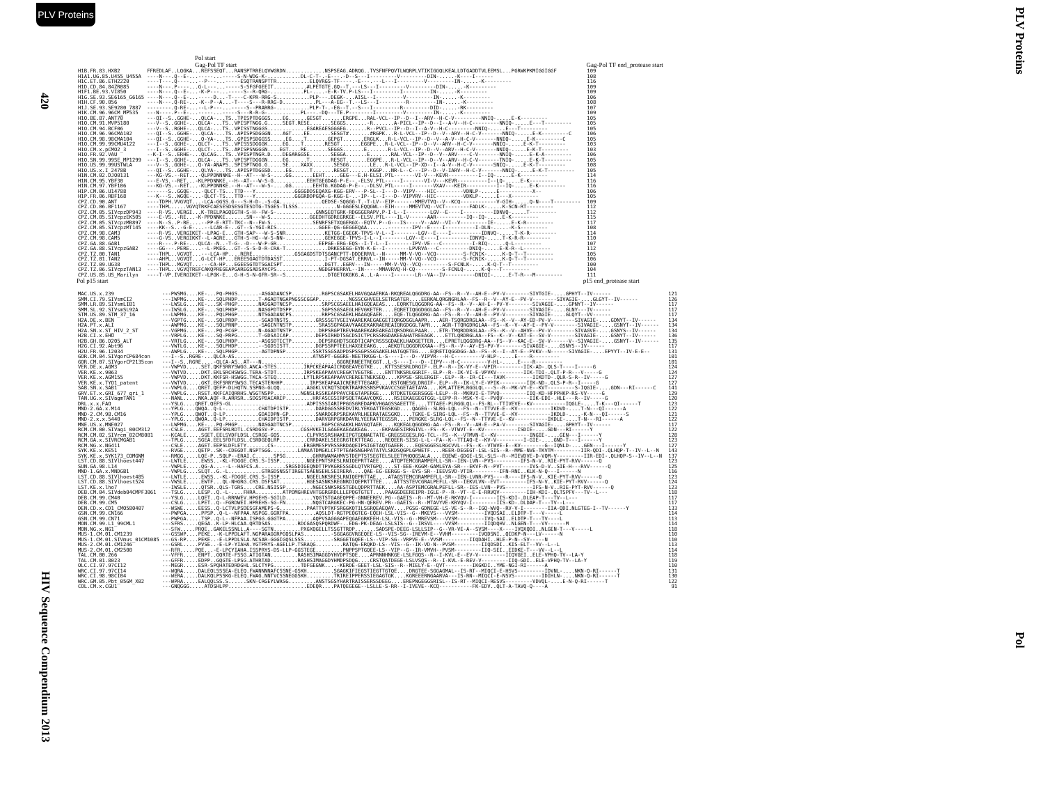PLV Proteins
420
HIV Sequence Compendium 2013
Pol start
Gag-Pol TF start Gag-Pol TF end_protease start
| H1B.FR.83.HXB2 | FFREDLAF..LQGKA...REFSSEQT...RANSPTRRELQVWGRDN.............NSPSEAG.ADRQG..TVSFNFPQVTLWQRPLVTIKIGGQLKEALLDTGADDTVLEEMSL...PGRWKPKMIGGIGGF | 109 |
| H1A1.UG.85.U455_U455A | ----N---.Q--E-...-----...-----S-N-WDG-K-...........DL-C-T-.-E---.-D--S---I---------V---------DIN-.....-K----I------ | 108 |
| H1C.ET.86.ETH2220 | ----T---.Q----...--P---...-----ESQTRANSPTTR...........ELQVRGS-TF----.-E---.---L---I---------V---------IN-.....-K--------- | 116 |
| H1D.CD.84.84ZR085 | ----N---.P----...G-L---...-----S-SFGFGEEIT...........#LPETGTE.GQ--T.---LS---I---------V---------DIN-.....-K--------- | 109 |
| H1F1.BE.93.VI850 | ----N---.Q--E-...-K-P---...-----S--R-QRG-...........PL-....-E-R-TV.P-LS---I---------I---------IN-.....-K--------- | 109 |
| H1G.SE.93.SE6165_G6165 | ----N---.Q--E-...-----D...-T----C-KPR-RRG-S...........PLP---.DEGK-...AISL--I---------V---------IN-.....-K--------- | 106 |
| H1H.CF.90.056 | ----N---.Q-RE-...-K--P--A...-T----S---R-RRG-D...........PL---A-EG--T.--LS---I---------R---------IN-.....-K--------- | 108 |
| H1J.SE.93.SE9280_7887 | --------.Q-RE-...--L-P---...-----S--PRARRG-...........PLP-T-.-EG--T.--S---I---------R---------DID-.....-RK--------- | 107 |
| H1K.CM.96.96CM_MP535 | ---N----.P--E-...-----...-----S---R-R-G-...........PL---.-DQ---TE.P--------I---------V---------IN-.....-K--------- | 109 |
| H1O.BE.87.ANT70 | ---QI--S..GGHE-...QLCA-...TS..TPISPTDGGGS....EG......GESGT.......ERGPE...RAL-VCL--IP--D--I--ARV--H-C-V---------NNIQ-.....E-K--------- | 105 |
| H1O.CM.91.MVP5180 | ---V--S..GGHE-...QLCA-...TS..VPISPTNGG.G.....SEGT.RESE.......SEGGS.......-R.......A-PICL--IP--D--I--A-V--H-C---------NNIQ-.....E---T--------- | 105 |
| H1O.CM.94.BCF06 | ---V--S..RGHE-...QLCA-...TS..VPISSTNGGGS.............EGAREAESGGGEG.......R--PVCL--IP--D--I--A-V--H-C---------NNIQ-.....E---T--------- | 105 |
| H1O.CM.96.96CMA102 | ---QI--S..GGHE-...QLCA-...TS..APISPSDGGGN....AGT....EE.......SESGT#.......#RGPK...R-L-VCL--IP--D--V--ARV--H-C-V-------NNIQ-.....E-K---------C | 106 |
| H1O.CM.98.98CMA104 | ---QI--S..GGHE-...Q-YA-...TS..GPISPSDGGSS.....EG....T.......GEPGT.......ERGLK...R-L-VCL--IP--D--V--A-V--H-C-V-------NNIQ-.....E-K---------C | 105 |
| H1O.CM.99.99CMU4122 | ---I--S..GGHE-...QLCT-...TS..VPISSSDGGGK.....EG....T.......RESGT.......EGGPE...R-L-VCL--IP--D--V--ARV--H-C-V-------NNIQ-.....E-K-T--------- | 103 |
| H1O.CM.x.pCMO2_3 | ---I--S..GGHE-...QLCT-...TS..APISPSNGGGN....EGT....RE.......SEGGS.......E.......R-L-VCL--IP--D--V--ARV--H-C-V-------NNIQ-.....E-K-T--------- | 103 |
| H1O.FR.92.VAU | --K-I--S..ERHE-...QLCAG...TS..VPISPTNGR.D....DEGARGGSE.......SEGGA.......E.......RAL-VCL--IP--D--V--ARV----C-V-------NNIQ-.....E-K-A--------- | 106 |
| H1O.SN.99.99SE_MP1299 | ---I--S..GGHE-...QLCA-...TS..VPISPTDGGGN.....EG......T.......RESGT.......EGGPE...R-L-VCL--IP--D--V--ARV--H-C-V-------TNIQ-.....E-K-T--------- | 105 |
| H1O.US.99.99USTWLA | ---V--S..GGHE-...Q-YA-ANAPS..SPISPTNGG.G.....SE....XAXX.......SESGG.......LE...R-L-VCL--IP-XD--I--A-V--H-C-V-------SNIQ-.....E-K-T--------- | 108 |
| H1O.US.x.I_2478B | ---QI--S..GGHE-...QLYA-...TS..APISPTDGGSD.....EG......T.......RESGT.......KGGP...NR-L--C---IP--D--V-IARV--H-C-V-------NNIQ-.....E-K-T--------- | 105 |
| H1N.CM.02.DJO0131 | ---KG-VS.--RET...-QLPPDNNNKE--H--AT---W-S-....GG.......EEHT.....GEG---E.H-ELSI.PTL-------VI-V---KEVR----------I--IQ-.....E-K--------- | 114 |
| H1N.CM.95.YBF30 | ---E-VS.--RET...-KLPPDNNKE.--H--AT---W-S-G...........EEHTGEGDAG-P-E--.-ELSV.PTL-----I-------VI-V---KEVR----------I--LQ-.....E-K--------- | 116 |
| H1N.CM.97.YBF106 | ---KG-VS.--RET...-KLPPDNNKE.--H--AT---W-S-....GG.......EEHTG.KGDAG-P-E--.-DLSV.PTL-----I-------VXAV---KEIR----------I--IQ-.....E-K--------- | 116 |
| H1P.CM.06.U14788 | -------S..GGQE-...-QLCT-TS...TTD---Y.............GGGGDDSEQAXG-KGG-ERV---P-SL--I---D--VIPV----HIC---------VDNLP-.....E-----------X-- | 106 |
| H1P.FR.06.RBF168 | ---K---S..WGQE-...-QLCT-TS...TTD---Y.............GGGRDDPGQA-G-KGG-E-..-IP--L--I---D--VIPVRV--HIC---------VDKLP-.....E---X--------- | 105 |
| CPZ.CD.90.ANT | ----TDPH.VVGVQT...-LCA-GGSS.G---S-H-D-.-S-GA..............QEDSE-SQGGG-T.-T-LV--EIP-------MMEVTVQ--V--KCQ------------V-GIH-.....Q-N----T--------- | 109 |
| CPZ.CD.06.BF1167 | ----THPL.....VGVQTRKFCAESESDSESGTESDTG-TSGES-TLSSS.............N-GGGESLEQQGWL--EIH-----MMEVTVQ--VCT--------FADLK-.....K-SCN-RT--------- | 112 |
| CPZ.CM.05.SIVcpzDP943 | ----R-VS..VERGI...K-TRELPAGQEGTH-S-H--FW-S-.............GNNSEQTGRK-RDGGGERAPV.P-I-L--I--------LGV--E----I----------IDNVQ-.....T--------- | 112 |
| CPZ.CM.05.SIVcpzEK505 | ----E-VS..-RE...-K-PPDNNKE.......SN---W-S.............GGEDHTGDREGRKGE--ELSV.PTL----IL-V------AAR----------IQ--IQ-.....E-K--------- | 115 |
| CPZ.CM.05.SIVcpzMB897 | ----N--S..P-RE....--PP-E-RTT-TKC--N--FW-S..............SENRFSETXQGERGX--EQTV.P--G---IS-----V--AAV--VI--V---------IE-.....E-K-R--------- | 117 |
| CPZ.CM.05.SIVcpzMT145 | ----KK--S..-G-E-...--LCAR-E-..GT--S-YGI-RIS..............GGEE-QG-GEGGEQAA.......--------IPV--E----I----------I-DLN-.....-K-S--------- | 108 |
| CPZ.CM.98.CAM3 | ----R-VS..VERGIKET--LPAG-E...GTH-SAP---W-S-SNR.............KETGG-EGEGK-TPVS-V-L--I--------LGV--E----I----------IDNVQ-.....T-K-R--------- | 114 |
| CPZ.CM.98.CAM5 | ----G-VS..VERGIKKT--L-AGRE...GTH-S-HG--W-S-NN-.............GEKEGGE-TPVS-I-L--I--------LGV--E----I----------IDNVQ-.....T-K-R-R--------- | 110 |
| CPZ.GA.88.GAB1 | ----R---.P-RE-...QLCA--N..-T-G-.-D---W-P-GR..............EEPGE-ERG-EQS--I-T-L--I--------IPV-VE---C----------I-RIQ-.....Q-L--------- | 107 |
| CPZ.GA.88.SIVcpzGAB2 | ----GG---.PERE....--L-PKEG...GT--S-S-D-R-CRA-T..............DRKESEGG-EYN-K-E--I--------LPVRVA---C----------DNIQ-.....E-K-R--L--------- | 112 |
| CPZ.TZ.00.TAN1 | ----THPL..VGVQT...---LCA-HP....RERE..............GSGAGDSTDTSGANCPTT-DDDERRVL--N-----MM-V-VQ--VCQ---------S-FCNIK-.....K-Q-T--T--------- | 105 |
| CPZ.TZ.01.TAN2 | ----AHPL..VGVQT...G-LCT-HP...EREESGAGTDTDASST..............I-PT-DGSAT.ERRVL--IN-----MM-V-VQ--VCQ---------S-FCNIK-.....K-Q-T--T--------- | 106 |
| CPZ.TZ.09.UG38 | ----THPL..MGVQT...---CA-HP...EGEESGTDTSGAISPT..............DGTT..EGRV---IN-----MM-V-VQ--VCQ---------S-FCNLK-.....K-Q-T--T--------- | 100 |
| CPZ.TZ.06.SIVcpzTAN13 | ----THPL..VGVQTREFCAKQPREGEAPGAREGSADSAYCPS..............NGDGPHERRVL--IN-----MMAVRVQ-H-CQ---------S-FCNLQ-.....K-Q---T--------- | 104 |
| CPZ.US.85.US_Marilyn | ----T-VP.IVERGIKET--LPGK-E...G-H-S-N-GFR-SR--S..............DTGETGKGKG.A..L-A----I-------LR--VA--IV----------DNIQI-.....E-T-R---M--------- | 111 |
Pol p15 start p15 end_protease start
| MAC.US.x.239 | ---PWSMG....KE-...PQ-PHGS.......-ASGADANCSP..........RGPSCGSAKELHAVGQAAERKA-RKQREALQGGDRG-AA--FS--R--V--AH-E--PV-V--------SIVTGIE-....GPHYT--IV------ | 121 |
| SMM.CI.79.SIVsmCI2 | ---IWPMG....KE-...SQLPHDP.......T-AGADTNGAPNGSSCGGAP..........NGSSCGHVEELSETRSATER....EERKALQRGNGRLAA--FS--R--V--AY-E--PV-V--------SIVAGIE-....GLGYT--IV------ | 126 |
| SMM.LR.89.SIVsmLIB1 | ---LWSLG....KE-...SK-PHGP.......NASGADTNCSP..........SRPSCGSAEELHAIGQEAEAS....EQRKTLQGGDRG-AA--FS--R--V--AH-E--PV-V--------SIVAGIE-....GPNYT--IV------ | 117 |
| SMM.SL.92.SIVsmSL92A | ---IWSLG....KE-...SQLPHDP.......NASGPDTDSPP..........SGPSSGSAEGLHEVGKETER....EQRETIQGGDGGLAA--FS--R--V--AH-E--PV-V--------SIVAGIE-....GLNY---IV------ | 117 |
| STM.US.89.STM_37_16 | ---LWPMG....KE-...PQLPHGP.......NTSGADANCPS..........RRPSCGSAEKLHAAGQEAER....EQE-TLQGGDRG-AA--FS--R--V--AH-E--PV-V--------SIVAGIE-....GLQYT--VV------ | 117 |
| H2A.DE.x.BEN | ---VGPTG....KE-...SQLPRDP.......-SGADTNSTS.........GRSSSGTVGEIYAAREKAEGAEGETIQRGDGGLAAPR....AER-TSQRGDRGLAA--FS--K--V--AY-ED-PV-V--------SIVAGIE-....GDNYT--IV------ | 134 |
| H2A.PT.x.ALI | ---AWPMG....KE-...SQLPRNP.......-SAGINTNSTP.........SRASSGPAGAVYAAGEKAKRAEREAIQRGDGGLTAPR....AGR-TTQRGDRGLAA--FS--K--V--AY-E--PV-V--------SIVAGIE-....GSNYT--IV------ | 134 |
| H2A.SN.x.ST_HIV_2_ST | ---VGPMG....KE-...PQ-PCGP.......N-AGADTNSTP.........DRPSRGPTREVHAAREKAREAREAIQRSDRGLPAAR....ETR-TMQRDDRGLAA--FS--K--V--AHVE--PV-V--------SIVAGVE-....GSNYS--IV------ | 134 |
| H2B.CI.x.EHO | ---VRPLG....KE-...SQ-PRPG.......T-GDSAICAP.........DEPSIRHDTSGCDSICTPCRSSRGDAKEEAHATREEAGK....ETTLQRDRGLAA--FS--K--V--KAT-E--SV-V--------SIVAGIE-....GSNYT--IV------ | 136 |
| H2B.GH.86.D205_ALT | ---VRTLG....KE-...SQLPHDP.......-ASGSDTICTP.........DEPSRGHDTSGGDTICAPCRSSSGDAEKLHADGETTER....EPRETLQGGDRG-AA--FS--V--KAC-E--SV-V------V--SIVAGIE-....GSNYT--IV------ | 135 |
| H2G.CI.92.Abt96 | ---VWTLG....KE-...SQLPHDP.......--SGDSISTT.........DGPSSRPTEELHAXGEEAKG....AEKQTLQGGDRXXAA--FS--R--V--AY-ES-PV-V--------SIVAGIE-....GSNYS--IV------ | 117 |
| H2U.FR.96.12034 | ---AWPLG....KE-...SQLPHGP.......-AGTDPNSP.........SSRTSSGSADPDSPSSGPSSGSAKELHATGQETEG....EQRETIQGGDGG-AA--FS--K--I--AY-E--PVKV--N------SIVAGIE-....EPYYT--IV-E-E-- | 131 |
| GOR.CM.04.SIVgorCP684con | ---I--S..RGRE-...QLCA-AS..........................ATNSPT-GGGRE-NEETRKGG-L-S----I---D--VIPVR---H-C---------V-HLP-.....E----R--------- | 101 |
| GOR.CM.07.SIVgorCP2135con | ---I--S..RGRE....-QLCA-AS..AT---N.........................GGGRERNEETREGGT..L-S----I---D--IIPV---H-C---------V-HL-.....E----R--------- | 101 |
| VER.DE.x.AGM3 | ---VWPVD.....SET.QKFSRRYSWGG.ANCA-STES.........IRPCKEAPAAICRQGEAVEGTKE....KTTSSESRLDRGIF-.ELP--R--IK-VY-E--VPIR---------IIK-AD-.QLS-T----I-----G | 124 |
| VER.KE.x.9063 | ---VWTVD.....DKT.EKLSRCHSWSG.TERA-STDT.........IRPSKEAPAAVCREGKTVEGTRE....ENTTNKSRLGGRIF-.ELP--R--IK-VI-E-VPVKV---------IIK-TDI-.QLT-P-R---V-----G | 124 |
| VER.KE.x.AGM155 | ---VWPVD.....DKT.KKFSR-HSWGG.TKCA-STEQ.........LYTLRPSKEAPAAVCREREETNEKSEQ....KPPSE-SRLERGIF-.ELP--R--IR-CI---TAVK---------IIKDTD-.QLR-S-R--IV-----G | 127 |
| VER.KE.x.TYO1_patent | ---VWTVD.....GKT.EKFSRRYSWSG.TECASTERHHP.........IRPSKEAPAAICRERETTEGAKE....RSTGNESGLDRGIF-.ELP--R--IK-LY-E-VPIK---------IIK-ND-.QLS-P-R--I-----G | 127 |
| SAB.SN.x.SAB1 | ---VWPLG....QRET.QEFP-DLHQTN.SSPNG-GLQQ.........AGGKLVCRQTSDQRTRARRSSNSPVKAVCCSGETAETAVA....KPLATTEPLRGGLQL---S--R--MK-VY-E--KVT---------S-IQGIE-....GDN---RI------C | 141 |
| GRV.ET.x.GRI_677_gri_1 | ---VWPLG....RSET.KKFCAIQRRHS.WSGTNSPP.........NGNSLRSSKEAPPAVCREGTAPERGE....RTDKETEGERSGGE-LELP--R--MKRVI-E-TPVQ---------IIQ-KD-HFPPHKP-RS-VV-----G | 129 |
| TAN.UG.x.SIVagmTAN1 | ---NANL.....NKA.AQF-R.ARRSR..SDGSPDACARIP.........HRFASCGSIRPSQETAGAVCQKG....RSIEKAEGEGTGGL-LEPP-R--MSK-Y-E--PVQV---------IIK-EDI-.HLE---R--IV-----G | 120 |
| DRL.x.x.FAO | ---YSLG....QRET.QEFS-GL.........................ADPISSSIARIPPGGSGREDAPKVHGAGSSAEETTE....TTTAEE-PLRGGLQL--FS-RL--TTIVEVE--KV-----------IQGLE-....T-K---QI------T | 123 |
| MND-2.GA.x.M14 | ---YPLG....QWQA..Q-L-...........CHATDPISTP.........DARDGGSSREDVIRLYEKGATTEGSKGD....QAGEG--SLRG-LQL--FS--N--TTVVE-E--KV-----------IKDVD-....T-N---QI------A | 122 |
| MND-2.CM.98.CM16 | ---YPLG....QWQT..Q-LP...........GDAIDPN-GP.........SNARDGRPSREKAVRLHEERATAESGKQ....TGKE-E-SIRG-LQL--FS--N--TTVVE-E--KV-----------IKDLD-....-K-N---QI------S | 121 |
| MND-2.x.x.5440 | ---YPLG....QWQA..Q-LP...........CHAIDPISTP.........DARVGRPGRKDAVRLYEERATTEGSSR....PERGKE-SLRG-LQL--FS--N--TTVVE-E--KV-----------IKDLE-....T-N---RI------A | 122 |
| MNE.US.x.MNE027 | ---LWPMG....KE-...PQ-PHGP.......NASGADTNCSP..........RGPSCGSAKKLHAVGQTAER....KQKEALQGGDRG-AA--FS--R--V--AH-E--PA-V--------SIVAGIE-....GPHYT--IV------ | 117 |
| RCM.CM.00.SIVagi_00CM312 | ---CSLE.....AGET.EEFSRLRDTL.CSRDGSV-P.........CGSHVKEILGAGEKAEAAKEAG....-EKPAGESIRRGIVL--FS--K--VTWVT-E--KV-----------ISDIE-....GDN---RI------Y | 122 |
| RCM.CM.02.SIVrcm_02CM8081 | ---KCALE.....SGET.EELSVDFLDSL.CSRGG-GQS.........CLPVRSSRSHAKEIPGTGQNAETATE-GREGSEGESLRG-TCL--FS--K--VTMVN-E--KV-----------INGIE-....GEN---I------Y | 128 |
| RCM.GA.x.SIVRCMGAB1 | ---TPLG.....SGEA.EELSFDFLDSL.CSRDGEQLRP.........CRRDAKELSEEGRGTEKTTEAG....REQEER-SISG-L-L--FA--K--TTIAQ-E--KV-V---------I-GIE-....GND-T---I------Y | 123 |
| RCM.NG.x.NG411 | ---CSLE.....AGET.EEPSLDFLETY.......CS-.........ERGRMESPVRSSRRDAQEIPSIGETAQTGAEER....EQESGGESLRGCVVL--FS--K--VTWVE-E--KV--------G--IQNLD-....GEN---I------Y | 127 |
| SYK.KE.x.KE51 | ---RVGE.....QETP..SK--CDEGDT.NSPTSGG.........LAMAATDMGKLCFTPTEAHSNGHPATATVLSKDSQGPLGPWETF....REER-DEGEGT-LSL-SIS--R--MME-NVE-TKVTM---------IIR-QDI-.QLHQP-T--IV--L--N | 143 |
| SYK.KE.x.SYK173_COMGNM | ---RMGG.....LQE-P..SQLP--ERAI.C......SPSG.........GHRRWAMAHMVSTDEPTSTSEGTELSLEETPHQQGSALA....EQEWE-GDGE-LSL-SLS--R--MIEVDVE-D-VQM-V---------IIR-EDI-.QLHQP-S--IV--L--N | 137 |
| LST.CD.88.SIVlhoest447 | ---LWTLE.....EWSS..-KL-FDGGE.CRS.S-ISSP.........NGEEPNTSRESLRNIQEPRTTAEE....ATQPTEMCGRAMPEFLL-SR--IEN-LVN--PVS---------IFS-N-V..RIE-PYT-RVV------Q | 123 |
| SUN.GA.98.L14 | ---VWPLE.....QG-A...--L--HAFCS.A.........SRGSDIGEQNDTTPVKGRESSGDLQTVRTGPQ....ST-EEE-KGGM-GAMLEYA-SR---EKVF-N--PVT---------IVS-D-V..SIE-H---RVV------Q | 125 |
| MND-1.GA.x.MNDGB1 | ---VWPLG....SLQT..G.-L...........GTRGDSNSSTIRGETSAENSEHLSEIRERA....QAE-EG-EERGG-S--EYS-SR--IEEVSVD-VTIR---------IFN-RNI..KLK-N-Q---I------N | 116 |
| LST.CD.88.SIVlhoest485 | ---LWTLE.....EWSS..-KL-FDGGE.CRS.S-ISSP.........NGEELNKSRESLRNIQEPRTTAE....ATAGSTEMCGRAMPEFLL-SR--IEN-LVNR-PVS----R----IFS-N-V..KIE-PYT-RVV------Q | 123 |
| LST.CD.88.SIVlhoest524 | ---VWSLE.....EWTF...QL-NHGRG.CRS.DSFSAT.........HGESASNKSREGNRDIQEPRTTTEE....ATTSSTEVCGRALPEFLL-SR--IEKVLVN--EVT---------IFS-N-V..KIE-PYT-RVV------Q | 124 |
| LST.KE.x.lho7 | ---IWSLE.....QTSR..QLS-TGRS....CRE.NSISSP.........NGECSNKSRESTGDLQDPRTTAEK....AA-ASPTEMCGRALPEFLL-SR--IES-LVN--PVS---------IFS-N-V..RIE-PYT-RVV------Q | 123 |
| DEB.CM.04.SIVdeb04CMPF3061 | ---TSLG.....LESP..Q.-L-....FHRA.........ATPDMGHREVHTGGRGRDLLLEPQGTGTET....PAAGGDEEREIPR-IGLE-P--R--VT--E-E-RRVQV---------IIH-KDI-.QLTSPFV---TV--L--- | 118 |
| DEB.CM.99.CM40 | ---YSLG.....LQET..Q-L-RRNWEV.HPGEHS-SGILD.........YQGTSTGAGEQPPE-GNNEEREV.PG--GAEIS--R--MT-VH-E-RKVQV-I--------IIS-KDI-.DLEAP-T---TV--L--- | 117 |
| DEB.CM.99.CM5 | ---CSLG.....LPET..Q--FGRDWEI.HPREHS-SG-FN.........NQGTCARGKEC-PG-HN-QEREV.PR--GAEIS--R--MTAVYVE-KRVQV-I--------IIS-KD-.DLDAP-T---TV--L--- | 117 |
| DEN.CD.x.CD1_CMO580407 | ---WSWE.....EESS..Q-LCTVLPSDESGFAMEPS-G.........PAATTVPTKFSRGGKQTILSGRQEAEQAV....PGSG-GDNEGE-LS-VE-S--R--IGQ-WVQ--RV-V-I--------IIA-QDI.NLGTEG-I--TV------Y | 133 |
| GSN.CM.99.CN166 | ---PWPGA.....PPSP..Q-L--NFPAA.NSPGG.GGRTPA.........AQSLDT-RGTPEQGTEG-EQEH-LSL-VIS--G--MKEVS---VVSM---------IVQDSAI..ELDTP-T---V-----L | 114 |
| GSN.CM.99.CN71 | ---PWPGA.....TSP..Q-L--NFPAA.ISPGG.GGGTPA.........AQPVSAGGGAPEQGAEGRKEEH-LSL-VIS--G--MREVSM---VVSM---------IVQ-SAI..ELDTP-T---TV----L | 113 |
| MON.CM.99.L1_99CML1 | ---SFRS.....QEGA..K-LP-HLCAA.QRTDSAS.........RDCGASQSPQRDWF-..EDG-PK-DEAG-LSLSIS--G--IRSVL----VVSM---------IIQDQHV..NLGEN-T---VV------M | 114 |
| MON.NG.x.NG1 | ---SFW.....PRQE..GAKELSSNLL.A----SGTN.........PXGXQGELLTSSGTTRDP.......SADSPE-DEEG-LSLLSIP--G--VR-VE-A--SVSM----X----IVQXQDI..NLGEN-T---V-----L | 118 |
| MUS-1.CM.01.CM1239 | ---GSSWP....PEKE..-K-LPPDLAFT.NGPARAGGRPGQSLPAS.........-SGGAGGVRGEQEE-LS--VIS-SG--IREVM-E--VVHM---------IVQDSNI..QIDKP-N---LV------N | 110 |
| MUS-1.CM.01.SIVmus_01CM1085 | ---GS-RP....PEKE..-E-LPPDLSLA.NCSAR-GGGIGQSLSSS.........-SRGGETGQEE-LS--VIP-SG--VRPVE-E--VVSM---------IIQDAHI..HLE-P-N--SV-----N | 110 |
| MUS-2.CM.01.CM1246 | ---GSRL.....PVSE..-E-LP-YIAHA.YGTPRYS-AGELLP.TSRAQG.........RATQG-ERQKD-LS--VIS--G--IK-VD-N--PVSM---------IIQDSDI..KIS-ELT--VV--L--L | 113 |
| MUS-2.CM.01.CM2500 | ---RFR.....PQE...-E-LPCYIAHA.ISSPRYS-DS-LLP-GGSTEGE.........PNPPSPTGQEE-LS--VIP--G--IR-VMVH--PVSM---------IIQ-SEI..EIDKE-T---VV--L--L | 114 |
| TAL.CM.00.266 | ---VFFR.....ENPT..GQRTE-FSSG.ATIGTAN.........RASHSIMAGGDYHVDPTSQE....APRNNHNKGE-LSLFGQS--R--I-KVL-E--EV-V---------IIQVGEI..ELE-VPHQ-TV--LA-Y | 118 |
| TAL.CM.01.8023 | ---GFFR.....EDPP..GQGTE-LPSG.ATHRTAD.........RASHSIMAGGDYHMDPSDQG....CRSTQATDEGE-LSLVSQS--R--I-KVL-E-REV-V---------IIQ-GDI..ELE-VPHQ-TV--LA-Y | 119 |
| OLC.CI.97.97CI12 | ---MEGR.....ESR-SPQHATEDRDGHL.SLCTYPG.........TDFGEGNK....-KERDE-GEET-LSL-SIS--R--MIELY-E--QVT---------IKGKDI..YME-NGI-RI------A | 110 |
| WRC.CI.97.97CI14 | ---WQRA.....DALEQLSSSEA-ELEQ.FWANNNNAFCSSNE-GSKH.........SGAGKIFIEGSTIEGTTGTQE....DRGTEE-SGGAGMAL--IS-RT--MIQCI-E-HSVS---------IDVNL-....NKN-Q-RI------T | 131 |
| WRC.CI.98.98CI04 | ---WERA.....DALKQLPSSKG-ELEQ.FWAG.NNTVCSSNEGGSKH.........TRIREIPPERSSIEGAGTGK....KGREEERNGAARVA---IS-RN--MIQCI-E-NSVS---------IDIHLN-....NKN-Q-RI------T | 130 |
| WRC.GM.05.Pbt_05GM_X02 | ---WPRA.....EALQQLSS.S......SKN-CRGEYLWASG.........ANSTSGSYHARTRAISSERSSDEEG....EREPNGEGGSRISL--IS-RT--MIQCI-RESVS---------VDVQL-....E-N-Q-RI------T | 122 |
| COL.CM.x.CGU1 | ---GNQGGG.....ATDSHLPP..........................EDEQR....PATQEGEGE--LSLLE-S-RR--I-IVEVE--KCQ-----------FK-EDV..QLT-A-TAVQ-Q----A | 91 |
PLV Proteins
Pol